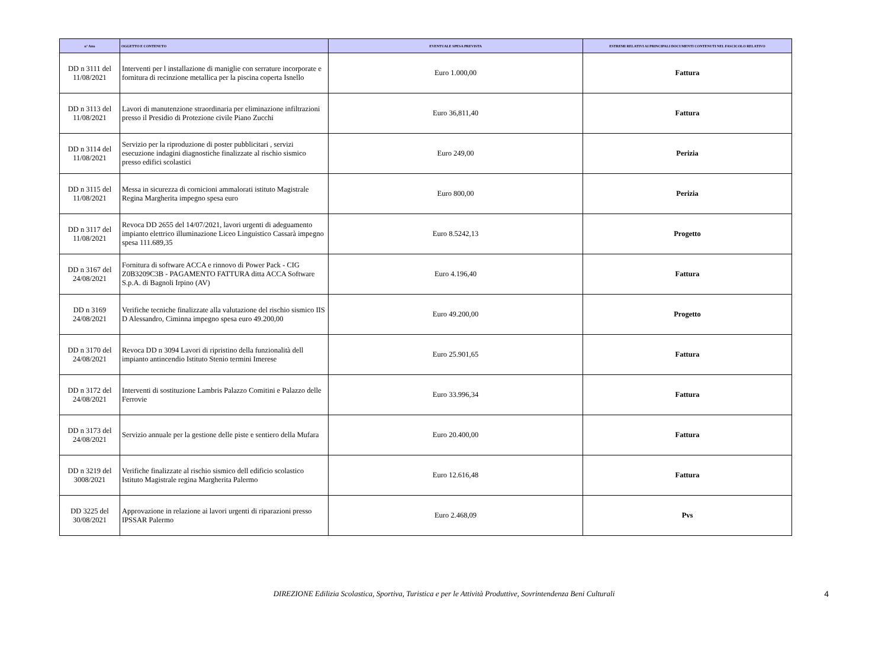| n° Atto | OGGETTO E CONTENUTO | EVENTUALE SPESA PREVISTA | ESTREMI RELATIVI AI PRINCIPALI DOCUMENTI CONTENUTI NEL FASCICOLO RELATIVO |
| --- | --- | --- | --- |
| DD n 3111 del 11/08/2021 | Interventi per l installazione di maniglie con serrature incorporate e fornitura di recinzione metallica per la piscina coperta Isnello | Euro 1.000,00 | Fattura |
| DD n 3113 del 11/08/2021 | Lavori di manutenzione straordinaria per eliminazione infiltrazioni presso il Presidio di Protezione civile Piano Zucchi | Euro 36,811,40 | Fattura |
| DD n 3114 del 11/08/2021 | Servizio per la riproduzione di poster pubblicitari , servizi esecuzione indagini diagnostiche finalizzate al rischio sismico presso edifici scolastici | Euro 249,00 | Perizia |
| DD n 3115 del 11/08/2021 | Messa in sicurezza di cornicioni ammalorati istituto Magistrale Regina Margherita impegno spesa euro | Euro 800,00 | Perizia |
| DD n 3117 del 11/08/2021 | Revoca DD 2655 del 14/07/2021, lavori urgenti di adeguamento impianto elettrico illuminazione Liceo Linguistico Cassarà impegno spesa 111.689,35 | Euro 8.5242,13 | Progetto |
| DD n 3167 del 24/08/2021 | Fornitura di software ACCA e rinnovo di Power Pack - CIG Z0B3209C3B - PAGAMENTO FATTURA ditta ACCA Software S.p.A. di Bagnoli Irpino (AV) | Euro 4.196,40 | Fattura |
| DD n 3169 24/08/2021 | Verifiche tecniche finalizzate alla valutazione del rischio sismico IIS D Alessandro, Ciminna impegno spesa euro 49.200,00 | Euro 49.200,00 | Progetto |
| DD n 3170 del 24/08/2021 | Revoca DD n 3094 Lavori di ripristino della funzionalità dell impianto antincendio Istituto Stenio termini Imerese | Euro 25.901,65 | Fattura |
| DD n 3172 del 24/08/2021 | Interventi di sostituzione Lambris Palazzo Comitini e Palazzo delle Ferrovie | Euro 33.996,34 | Fattura |
| DD n 3173 del 24/08/2021 | Servizio annuale per la gestione delle piste e sentiero della Mufara | Euro 20.400,00 | Fattura |
| DD n 3219 del 3008/2021 | Verifiche finalizzate al rischio sismico dell edificio scolastico Istituto Magistrale regina Margherita Palermo | Euro 12.616,48 | Fattura |
| DD 3225 del 30/08/2021 | Approvazione in relazione ai lavori urgenti di riparazioni presso IPSSAR Palermo | Euro 2.468,09 | Pvs |
DIREZIONE Edilizia Scolastica, Sportiva, Turistica e per le Attività Produttive, Sovrintendenza Beni Culturali 4